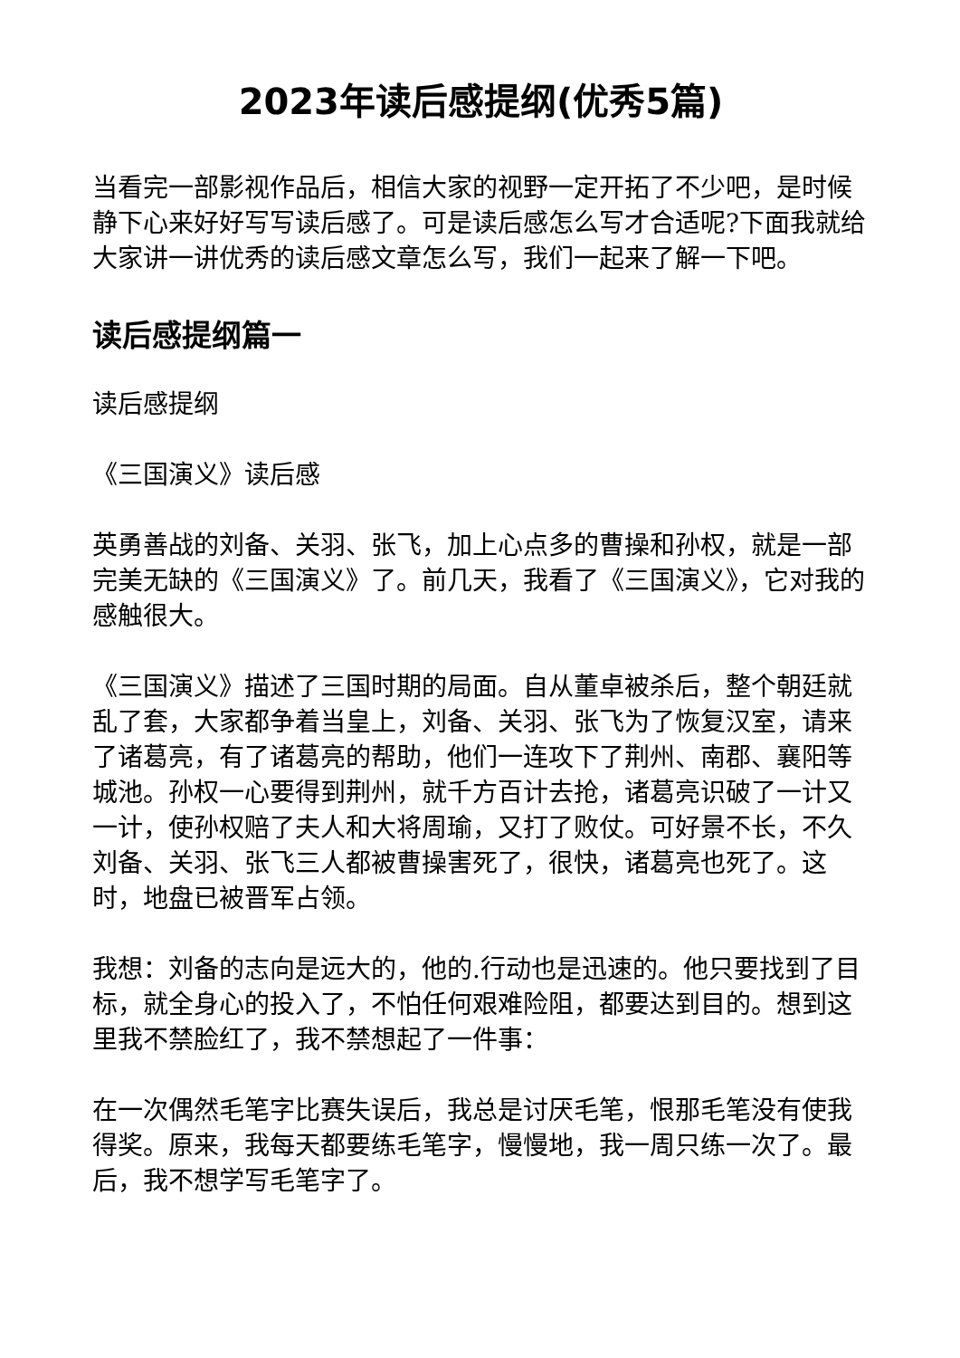2023年读后感提纲(优秀5篇)
当看完一部影视作品后，相信大家的视野一定开拓了不少吧，是时候静下心来好好写写读后感了。可是读后感怎么写才合适呢?下面我就给大家讲一讲优秀的读后感文章怎么写，我们一起来了解一下吧。
读后感提纲篇一
读后感提纲
《三国演义》读后感
英勇善战的刘备、关羽、张飞，加上心点多的曹操和孙权，就是一部完美无缺的《三国演义》了。前几天，我看了《三国演义》，它对我的感触很大。
《三国演义》描述了三国时期的局面。自从董卓被杀后，整个朝廷就乱了套，大家都争着当皇上，刘备、关羽、张飞为了恢复汉室，请来了诸葛亮，有了诸葛亮的帮助，他们一连攻下了荆州、南郡、襄阳等城池。孙权一心要得到荆州，就千方百计去抢，诸葛亮识破了一计又一计，使孙权赔了夫人和大将周瑜，又打了败仗。可好景不长，不久刘备、关羽、张飞三人都被曹操害死了，很快，诸葛亮也死了。这时，地盘已被晋军占领。
我想：刘备的志向是远大的，他的.行动也是迅速的。他只要找到了目标，就全身心的投入了，不怕任何艰难险阻，都要达到目的。想到这里我不禁脸红了，我不禁想起了一件事：
在一次偶然毛笔字比赛失误后，我总是讨厌毛笔，恨那毛笔没有使我得奖。原来，我每天都要练毛笔字，慢慢地，我一周只练一次了。最后，我不想学写毛笔字了。